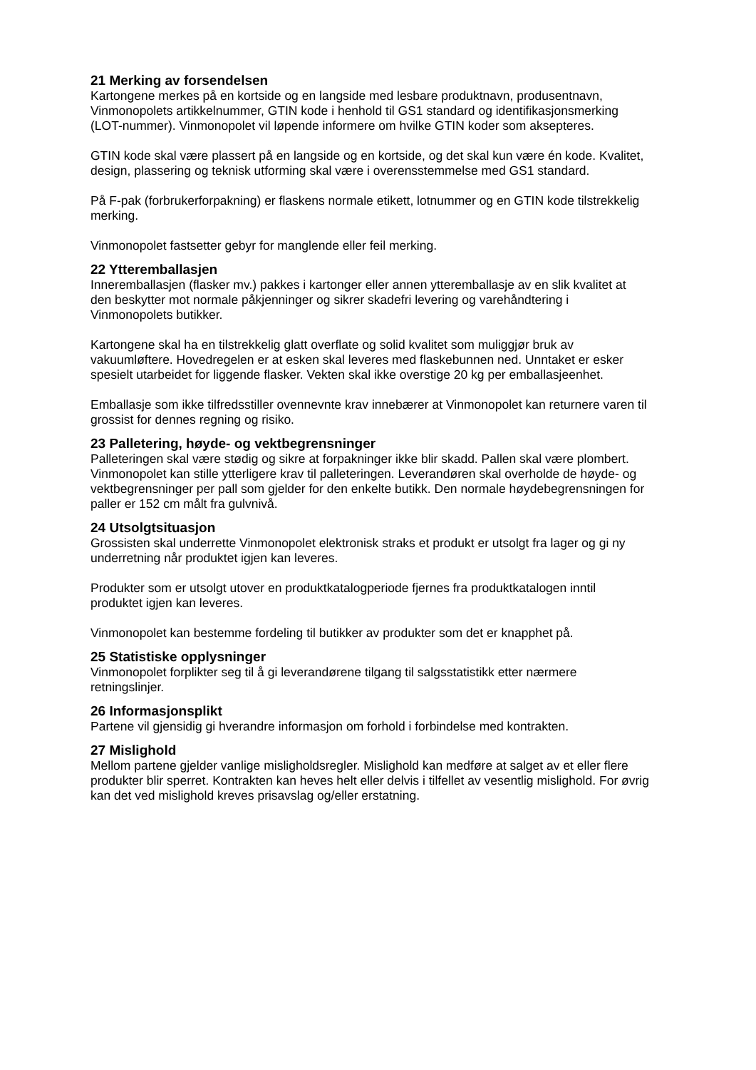21 Merking av forsendelsen
Kartongene merkes på en kortside og en langside med lesbare produktnavn, produsentnavn, Vinmonopolets artikkelnummer, GTIN kode i henhold til GS1 standard og identifikasjonsmerking (LOT-nummer). Vinmonopolet vil løpende informere om hvilke GTIN koder som aksepteres.
GTIN kode skal være plassert på en langside og en kortside, og det skal kun være én kode. Kvalitet, design, plassering og teknisk utforming skal være i overensstemmelse med GS1 standard.
På F-pak (forbrukerforpakning) er flaskens normale etikett, lotnummer og en GTIN kode tilstrekkelig merking.
Vinmonopolet fastsetter gebyr for manglende eller feil merking.
22 Ytteremballasjen
Inneremballasjen (flasker mv.) pakkes i kartonger eller annen ytteremballasje av en slik kvalitet at den beskytter mot normale påkjenninger og sikrer skadefri levering og varehåndtering i Vinmonopolets butikker.
Kartongene skal ha en tilstrekkelig glatt overflate og solid kvalitet som muliggjør bruk av vakuumløftere. Hovedregelen er at esken skal leveres med flaskebunnen ned. Unntaket er esker spesielt utarbeidet for liggende flasker. Vekten skal ikke overstige 20 kg per emballasjeenhet.
Emballasje som ikke tilfredsstiller ovennevnte krav innebærer at Vinmonopolet kan returnere varen til grossist for dennes regning og risiko.
23 Palletering, høyde- og vektbegrensninger
Palleteringen skal være stødig og sikre at forpakninger ikke blir skadd. Pallen skal være plombert. Vinmonopolet kan stille ytterligere krav til palleteringen. Leverandøren skal overholde de høyde- og vektbegrensninger per pall som gjelder for den enkelte butikk. Den normale høydebegrensningen for paller er 152 cm målt fra gulvnivå.
24 Utsolgtsituasjon
Grossisten skal underrette Vinmonopolet elektronisk straks et produkt er utsolgt fra lager og gi ny underretning når produktet igjen kan leveres.
Produkter som er utsolgt utover en produktkatalogperiode fjernes fra produktkatalogen inntil produktet igjen kan leveres.
Vinmonopolet kan bestemme fordeling til butikker av produkter som det er knapphet på.
25 Statistiske opplysninger
Vinmonopolet forplikter seg til å gi leverandørene tilgang til salgsstatistikk etter nærmere retningslinjer.
26 Informasjonsplikt
Partene vil gjensidig gi hverandre informasjon om forhold i forbindelse med kontrakten.
27 Mislighold
Mellom partene gjelder vanlige misligholdsregler. Mislighold kan medføre at salget av et eller flere produkter blir sperret. Kontrakten kan heves helt eller delvis i tilfellet av vesentlig mislighold. For øvrig kan det ved mislighold kreves prisavslag og/eller erstatning.